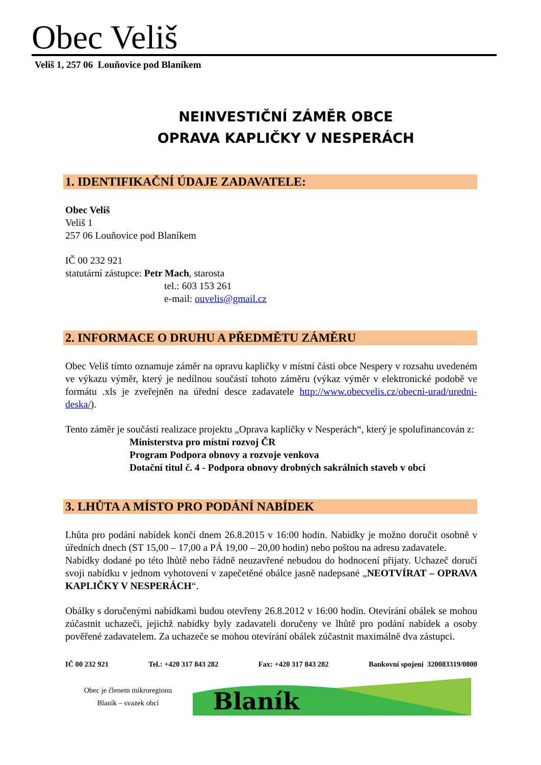Obec Veliš
Veliš 1, 257 06 Louňovice pod Blaníkem
NEINVESTIČNÍ ZÁMĚR OBCE
OPRAVA KAPLIČKY V NESPERÁCH
1. IDENTIFIKAČNÍ ÚDAJE ZADAVATELE:
Obec Veliš
Veliš 1
257 06 Louňovice pod Blaníkem
IČ 00 232 921
statutární zástupce: Petr Mach, starosta
tel.: 603 153 261
e-mail: ouvelis@gmail.cz
2. INFORMACE O DRUHU A PŘEDMĚTU ZÁMĚRU
Obec Veliš tímto oznamuje záměr na opravu kapličky v místní části obce Nespery v rozsahu uvedeném ve výkazu výměr, který je nedílnou součástí tohoto záměru (výkaz výměr v elektronické podobě ve formátu .xls je zveřejněn na úřední desce zadavatele http://www.obecvelis.cz/obecni-urad/uredni-deska/).
Tento záměr je součástí realizace projektu „Oprava kapličky v Nesperách“, který je spolufinancován z:
Ministerstva pro místní rozvoj ČR
Program Podpora obnovy a rozvoje venkova
Dotační titul č. 4 - Podpora obnovy drobných sakrálních staveb v obci
3. LHŮTA A MÍSTO PRO PODÁNÍ NABÍDEK
Lhůta pro podání nabídek končí dnem 26.8.2015 v 16:00 hodin. Nabídky je možno doručit osobně v úředních dnech (ST 15,00 – 17,00 a PÁ 19,00 – 20,00 hodin) nebo poštou na adresu zadavatele.
Nabídky dodané po této lhůtě nebo řádně neuzavřené nebudou do hodnocení přijaty. Uchazeč doručí svoji nabídku v jednom vyhotovení v zapečetěné obálce jasně nadepsané „NEOTVÍRAT – OPRAVA KAPLIČKY V NESPERÁCH“.
Obálky s doručenými nabídkami budou otevřeny 26.8.2012 v 16:00 hodin. Otevírání obálek se mohou zúčastnit uchazeči, jejichž nabídky byly zadavateli doručeny ve lhůtě pro podání nabídek a osoby pověřené zadavatelem. Za uchazeče se mohou otevírání obálek zúčastnit maximálně dva zástupci.
IČ 00 232 921 Tel.: +420 317 843 282 Fax: +420 317 843 282 Bankovní spojení 320083319/0800
Obec je členem mikroregionu
Blaník – svazek obcí
Blaník